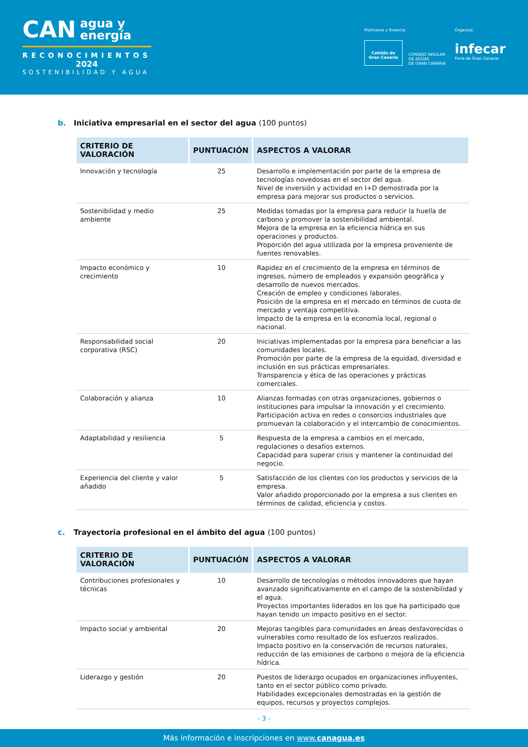CAN agua y
energía
RECONOCIMIENTOS
2024
SOSTENIBILIDAD Y AGUA
Promueve y financia:
Cabildo de
Gran Canaria
CONSEJO INSULAR
DE AGUAS
DE GRAN CANARIA
Organiza:
infecar
Feria de Gran Canaria
b. Iniciativa empresarial en el sector del agua (100 puntos)
| CRITERIO DE VALORACIÓN | PUNTUACIÓN | ASPECTOS A VALORAR |
| --- | --- | --- |
| Innovación y tecnología | 25 | Desarrollo e implementación por parte de la empresa de tecnologías novedosas en el sector del agua. Nivel de inversión y actividad en I+D demostrada por la empresa para mejorar sus productos o servicios. |
| Sostenibilidad y medio ambiente | 25 | Medidas tomadas por la empresa para reducir la huella de carbono y promover la sostenibilidad ambiental. Mejora de la empresa en la eficiencia hídrica en sus operaciones y productos. Proporción del agua utilizada por la empresa proveniente de fuentes renovables. |
| Impacto económico y crecimiento | 10 | Rapidez en el crecimiento de la empresa en términos de ingresos, número de empleados y expansión geográfica y desarrollo de nuevos mercados. Creación de empleo y condiciones laborales. Posición de la empresa en el mercado en términos de cuota de mercado y ventaja competitiva. Impacto de la empresa en la economía local, regional o nacional. |
| Responsabilidad social corporativa (RSC) | 20 | Iniciativas implementadas por la empresa para beneficiar a las comunidades locales. Promoción por parte de la empresa de la equidad, diversidad e inclusión en sus prácticas empresariales. Transparencia y ética de las operaciones y prácticas comerciales. |
| Colaboración y alianza | 10 | Alianzas formadas con otras organizaciones, gobiernos o instituciones para impulsar la innovación y el crecimiento. Participación activa en redes o consorcios industriales que promuevan la colaboración y el intercambio de conocimientos. |
| Adaptabilidad y resiliencia | 5 | Respuesta de la empresa a cambios en el mercado, regulaciones o desafíos externos. Capacidad para superar crisis y mantener la continuidad del negocio. |
| Experiencia del cliente y valor añadido | 5 | Satisfacción de los clientes con los productos y servicios de la empresa. Valor añadido proporcionado por la empresa a sus clientes en términos de calidad, eficiencia y costos. |
c. Trayectoria profesional en el ámbito del agua (100 puntos)
| CRITERIO DE VALORACIÓN | PUNTUACIÓN | ASPECTOS A VALORAR |
| --- | --- | --- |
| Contribuciones profesionales y técnicas | 10 | Desarrollo de tecnologías o métodos innovadores que hayan avanzado significativamente en el campo de la sostenibilidad y el agua. Proyectos importantes liderados en los que ha participado que hayan tenido un impacto positivo en el sector. |
| Impacto social y ambiental | 20 | Mejoras tangibles para comunidades en áreas desfavorecidas o vulnerables como resultado de los esfuerzos realizados. Impacto positivo en la conservación de recursos naturales, reducción de las emisiones de carbono o mejora de la eficiencia hídrica. |
| Liderazgo y gestión | 20 | Puestos de liderazgo ocupados en organizaciones influyentes, tanto en el sector público como privado. Habilidades excepcionales demostradas en la gestión de equipos, recursos y proyectos complejos. |
- 3 -
Más información e inscripciones en www.canagua.es